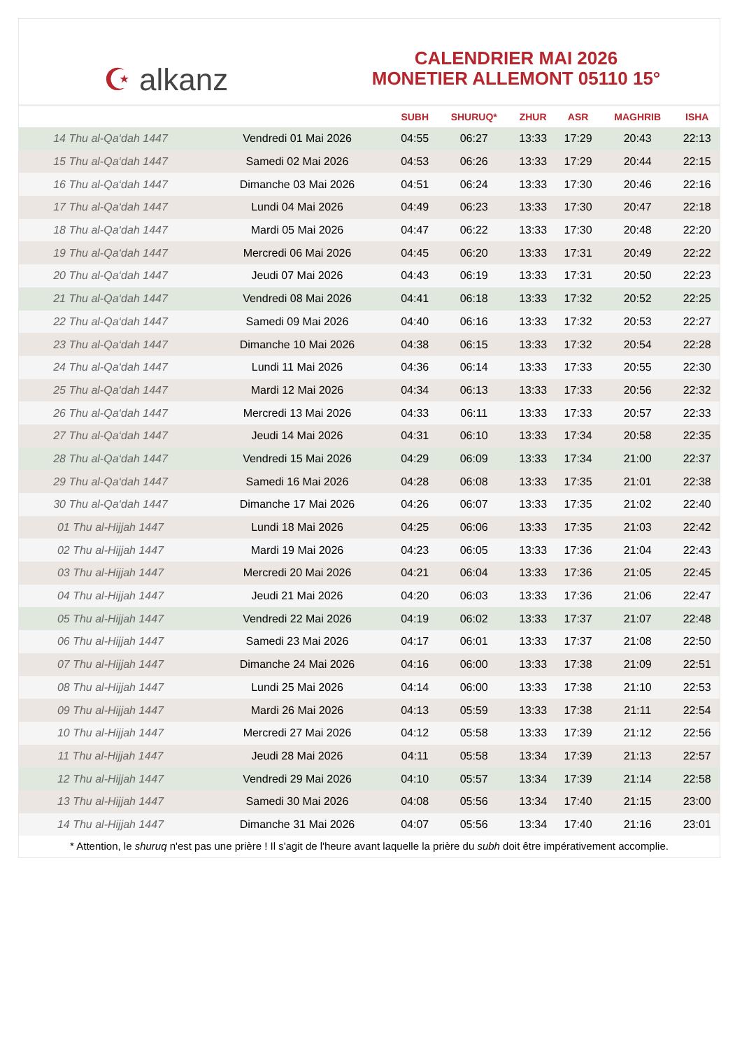☪ alkanz
CALENDRIER MAI 2026
MONETIER ALLEMONT 05110 15°
| | | SUBH | SHURUQ* | ZHUR | ASR | MAGHRIB | ISHA |
| --- | --- | --- | --- | --- | --- | --- | --- |
| 14 Thu al-Qa‘dah 1447 | Vendredi 01 Mai 2026 | 04:55 | 06:27 | 13:33 | 17:29 | 20:43 | 22:13 |
| 15 Thu al-Qa‘dah 1447 | Samedi 02 Mai 2026 | 04:53 | 06:26 | 13:33 | 17:29 | 20:44 | 22:15 |
| 16 Thu al-Qa‘dah 1447 | Dimanche 03 Mai 2026 | 04:51 | 06:24 | 13:33 | 17:30 | 20:46 | 22:16 |
| 17 Thu al-Qa‘dah 1447 | Lundi 04 Mai 2026 | 04:49 | 06:23 | 13:33 | 17:30 | 20:47 | 22:18 |
| 18 Thu al-Qa‘dah 1447 | Mardi 05 Mai 2026 | 04:47 | 06:22 | 13:33 | 17:30 | 20:48 | 22:20 |
| 19 Thu al-Qa‘dah 1447 | Mercredi 06 Mai 2026 | 04:45 | 06:20 | 13:33 | 17:31 | 20:49 | 22:22 |
| 20 Thu al-Qa‘dah 1447 | Jeudi 07 Mai 2026 | 04:43 | 06:19 | 13:33 | 17:31 | 20:50 | 22:23 |
| 21 Thu al-Qa‘dah 1447 | Vendredi 08 Mai 2026 | 04:41 | 06:18 | 13:33 | 17:32 | 20:52 | 22:25 |
| 22 Thu al-Qa‘dah 1447 | Samedi 09 Mai 2026 | 04:40 | 06:16 | 13:33 | 17:32 | 20:53 | 22:27 |
| 23 Thu al-Qa‘dah 1447 | Dimanche 10 Mai 2026 | 04:38 | 06:15 | 13:33 | 17:32 | 20:54 | 22:28 |
| 24 Thu al-Qa‘dah 1447 | Lundi 11 Mai 2026 | 04:36 | 06:14 | 13:33 | 17:33 | 20:55 | 22:30 |
| 25 Thu al-Qa‘dah 1447 | Mardi 12 Mai 2026 | 04:34 | 06:13 | 13:33 | 17:33 | 20:56 | 22:32 |
| 26 Thu al-Qa‘dah 1447 | Mercredi 13 Mai 2026 | 04:33 | 06:11 | 13:33 | 17:33 | 20:57 | 22:33 |
| 27 Thu al-Qa‘dah 1447 | Jeudi 14 Mai 2026 | 04:31 | 06:10 | 13:33 | 17:34 | 20:58 | 22:35 |
| 28 Thu al-Qa‘dah 1447 | Vendredi 15 Mai 2026 | 04:29 | 06:09 | 13:33 | 17:34 | 21:00 | 22:37 |
| 29 Thu al-Qa‘dah 1447 | Samedi 16 Mai 2026 | 04:28 | 06:08 | 13:33 | 17:35 | 21:01 | 22:38 |
| 30 Thu al-Qa‘dah 1447 | Dimanche 17 Mai 2026 | 04:26 | 06:07 | 13:33 | 17:35 | 21:02 | 22:40 |
| 01 Thu al-Hijjah 1447 | Lundi 18 Mai 2026 | 04:25 | 06:06 | 13:33 | 17:35 | 21:03 | 22:42 |
| 02 Thu al-Hijjah 1447 | Mardi 19 Mai 2026 | 04:23 | 06:05 | 13:33 | 17:36 | 21:04 | 22:43 |
| 03 Thu al-Hijjah 1447 | Mercredi 20 Mai 2026 | 04:21 | 06:04 | 13:33 | 17:36 | 21:05 | 22:45 |
| 04 Thu al-Hijjah 1447 | Jeudi 21 Mai 2026 | 04:20 | 06:03 | 13:33 | 17:36 | 21:06 | 22:47 |
| 05 Thu al-Hijjah 1447 | Vendredi 22 Mai 2026 | 04:19 | 06:02 | 13:33 | 17:37 | 21:07 | 22:48 |
| 06 Thu al-Hijjah 1447 | Samedi 23 Mai 2026 | 04:17 | 06:01 | 13:33 | 17:37 | 21:08 | 22:50 |
| 07 Thu al-Hijjah 1447 | Dimanche 24 Mai 2026 | 04:16 | 06:00 | 13:33 | 17:38 | 21:09 | 22:51 |
| 08 Thu al-Hijjah 1447 | Lundi 25 Mai 2026 | 04:14 | 06:00 | 13:33 | 17:38 | 21:10 | 22:53 |
| 09 Thu al-Hijjah 1447 | Mardi 26 Mai 2026 | 04:13 | 05:59 | 13:33 | 17:38 | 21:11 | 22:54 |
| 10 Thu al-Hijjah 1447 | Mercredi 27 Mai 2026 | 04:12 | 05:58 | 13:33 | 17:39 | 21:12 | 22:56 |
| 11 Thu al-Hijjah 1447 | Jeudi 28 Mai 2026 | 04:11 | 05:58 | 13:34 | 17:39 | 21:13 | 22:57 |
| 12 Thu al-Hijjah 1447 | Vendredi 29 Mai 2026 | 04:10 | 05:57 | 13:34 | 17:39 | 21:14 | 22:58 |
| 13 Thu al-Hijjah 1447 | Samedi 30 Mai 2026 | 04:08 | 05:56 | 13:34 | 17:40 | 21:15 | 23:00 |
| 14 Thu al-Hijjah 1447 | Dimanche 31 Mai 2026 | 04:07 | 05:56 | 13:34 | 17:40 | 21:16 | 23:01 |
* Attention, le shuruq n'est pas une prière ! Il s'agit de l'heure avant laquelle la prière du subh doit être impérativement accomplie.